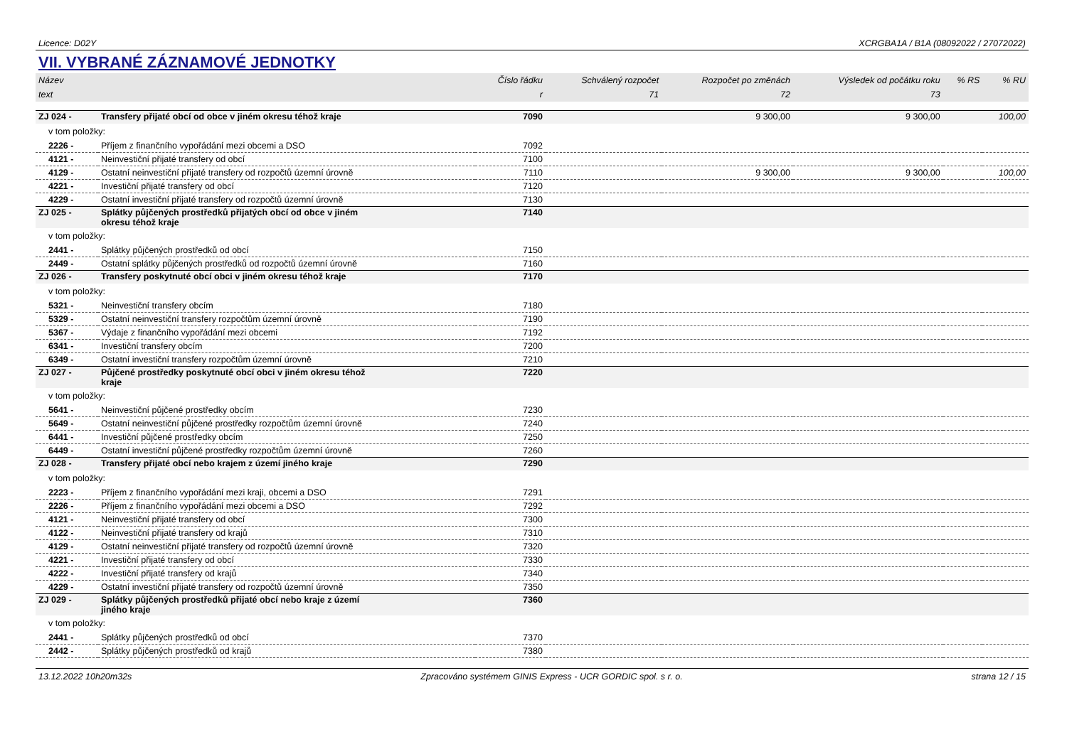Licence: D02Y XCRGBA1A / B1A (08092022 / 27072022)
VII. VYBRANÉ ZÁZNAMOVÉ JEDNOTKY
| Název | | Číslo řádku | Schválený rozpočet | Rozpočet po změnách | Výsledek od počátku roku | % RS | % RU |
| --- | --- | --- | --- | --- | --- | --- | --- |
| text | | r | 71 | 72 | 73 | | |
| ZJ 024 - | Transfery přijaté obcí od obce v jiném okresu téhož kraje | 7090 | | 9 300,00 | 9 300,00 | | 100,00 |
| v tom položky: | | | | | | | |
| 2226 - | Příjem z finančního vypořádání mezi obcemi a DSO | 7092 | | | | | |
| 4121 - | Neinvestiční přijaté transfery od obcí | 7100 | | | | | |
| 4129 - | Ostatní neinvestiční přijaté transfery od rozpočtů územní úrovně | 7110 | | 9 300,00 | 9 300,00 | | 100,00 |
| 4221 - | Investiční přijaté transfery od obcí | 7120 | | | | | |
| 4229 - | Ostatní investiční přijaté transfery od rozpočtů územní úrovně | 7130 | | | | | |
| ZJ 025 - | Splátky půjčených prostředků přijatých obcí od obce v jiném okresu téhož kraje | 7140 | | | | | |
| v tom položky: | | | | | | | |
| 2441 - | Splátky půjčených prostředků od obcí | 7150 | | | | | |
| 2449 - | Ostatní splátky půjčených prostředků od rozpočtů územní úrovně | 7160 | | | | | |
| ZJ 026 - | Transfery poskytnuté obcí obci v jiném okresu téhož kraje | 7170 | | | | | |
| v tom položky: | | | | | | | |
| 5321 - | Neinvestiční transfery obcím | 7180 | | | | | |
| 5329 - | Ostatní neinvestiční transfery rozpočtům územní úrovně | 7190 | | | | | |
| 5367 - | Výdaje z finančního vypořádání mezi obcemi | 7192 | | | | | |
| 6341 - | Investiční transfery obcím | 7200 | | | | | |
| 6349 - | Ostatní investiční transfery rozpočtům územní úrovně | 7210 | | | | | |
| ZJ 027 - | Půjčené prostředky poskytnuté obcí obci v jiném okresu téhož kraje | 7220 | | | | | |
| v tom položky: | | | | | | | |
| 5641 - | Neinvestiční půjčené prostředky obcím | 7230 | | | | | |
| 5649 - | Ostatní neinvestiční půjčené prostředky rozpočtům územní úrovně | 7240 | | | | | |
| 6441 - | Investiční půjčené prostředky obcím | 7250 | | | | | |
| 6449 - | Ostatní investiční půjčené prostředky rozpočtům územní úrovně | 7260 | | | | | |
| ZJ 028 - | Transfery přijaté obcí nebo krajem z území jiného kraje | 7290 | | | | | |
| v tom položky: | | | | | | | |
| 2223 - | Příjem z finančního vypořádání mezi kraji, obcemi a DSO | 7291 | | | | | |
| 2226 - | Příjem z finančního vypořádání mezi obcemi a DSO | 7292 | | | | | |
| 4121 - | Neinvestiční přijaté transfery od obcí | 7300 | | | | | |
| 4122 - | Neinvestiční přijaté transfery od krajů | 7310 | | | | | |
| 4129 - | Ostatní neinvestiční přijaté transfery od rozpočtů územní úrovně | 7320 | | | | | |
| 4221 - | Investiční přijaté transfery od obcí | 7330 | | | | | |
| 4222 - | Investiční přijaté transfery od krajů | 7340 | | | | | |
| 4229 - | Ostatní investiční přijaté transfery od rozpočtů územní úrovně | 7350 | | | | | |
| ZJ 029 - | Splátky půjčených prostředků přijaté obcí nebo kraje z území jiného kraje | 7360 | | | | | |
| v tom položky: | | | | | | | |
| 2441 - | Splátky půjčených prostředků od obcí | 7370 | | | | | |
| 2442 - | Splátky půjčených prostředků od krajů | 7380 | | | | | |
13.12.2022 10h20m32s Zpracováno systémem GINIS Express - UCR GORDIC spol. s r. o. strana 12 / 15